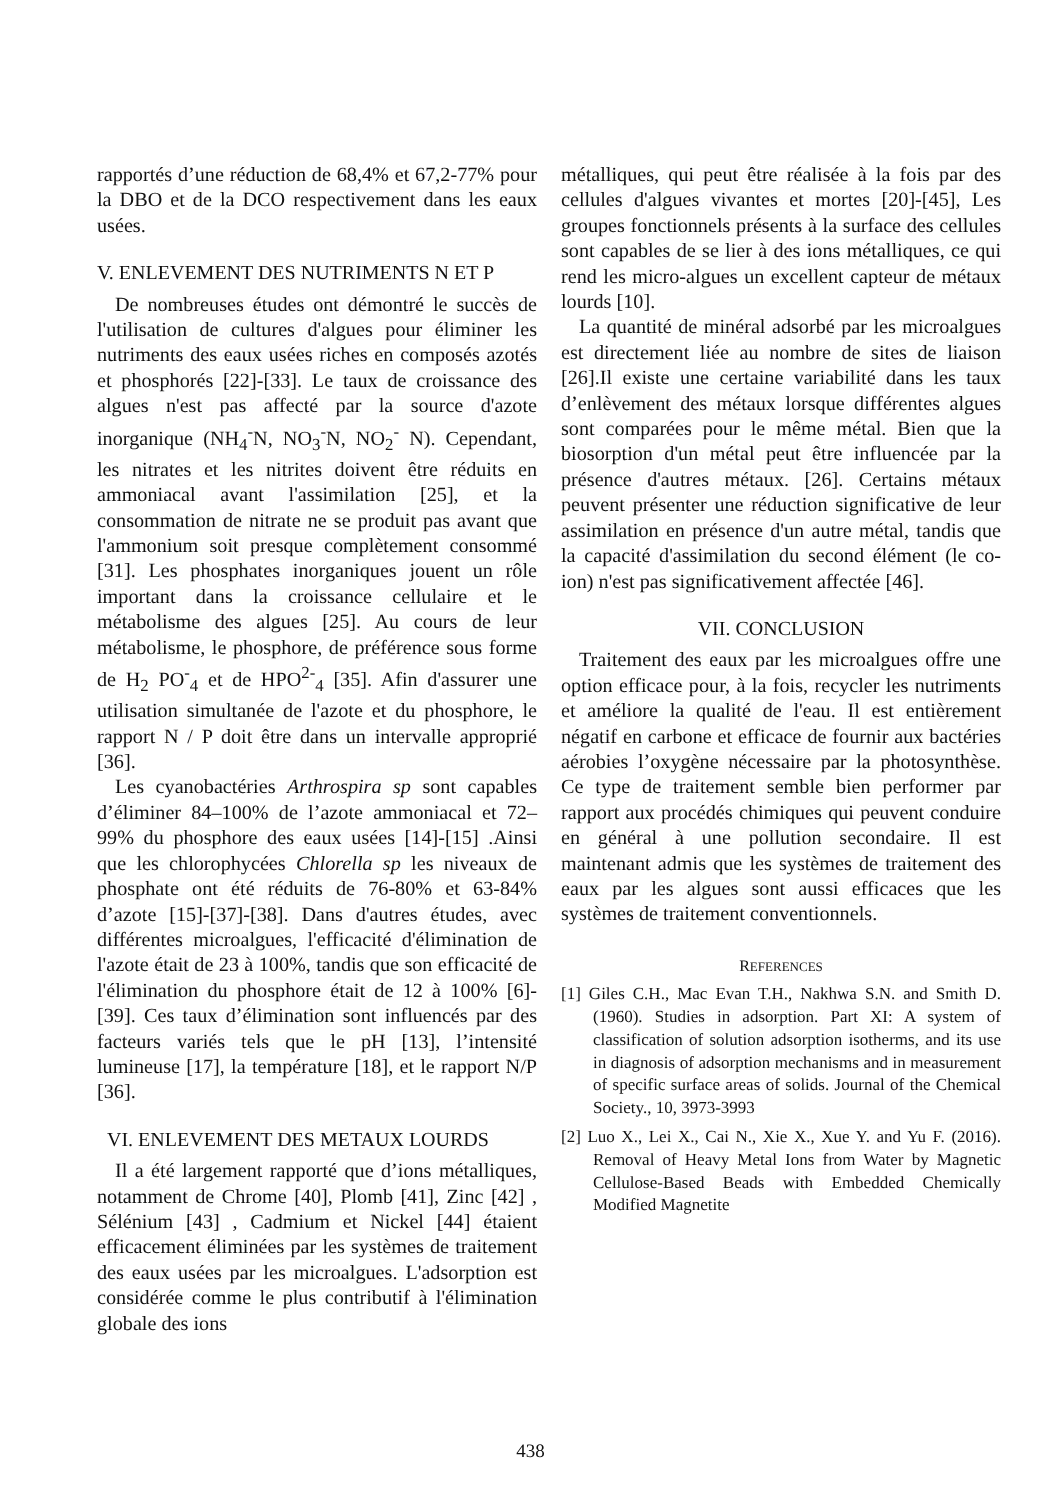rapportés d’une réduction de 68,4% et 67,2-77% pour la DBO et de la DCO respectivement dans les eaux usées.
V. ENLEVEMENT DES NUTRIMENTS N ET P
De nombreuses études ont démontré le succès de l'utilisation de cultures d'algues pour éliminer les nutriments des eaux usées riches en composés azotés et phosphorés [22]-[33]. Le taux de croissance des algues n'est pas affecté par la source d'azote inorganique (NH<sub>4</sub><sup>-</sup>N, NO<sub>3</sub><sup>-</sup>N, NO<sub>2</sub><sup>-</sup> N). Cependant, les nitrates et les nitrites doivent être réduits en ammoniacal avant l'assimilation [25], et la consommation de nitrate ne se produit pas avant que l'ammonium soit presque complètement consommé [31]. Les phosphates inorganiques jouent un rôle important dans la croissance cellulaire et le métabolisme des algues [25]. Au cours de leur métabolisme, le phosphore, de préférence sous forme de H<sub>2</sub> PO<sup>-</sup><sub>4</sub> et de HPO<sup>2-</sup><sub>4</sub> [35]. Afin d'assurer une utilisation simultanée de l'azote et du phosphore, le rapport N / P doit être dans un intervalle approprié [36].
Les cyanobactéries Arthrospira sp sont capables d’éliminer 84–100% de l’azote ammoniacal et 72–99% du phosphore des eaux usées [14]-[15] .Ainsi que les chlorophycées Chlorella sp les niveaux de phosphate ont été réduits de 76-80% et 63-84% d’azote [15]-[37]-[38]. Dans d'autres études, avec différentes microalgues, l'efficacité d'élimination de l'azote était de 23 à 100%, tandis que son efficacité de l'élimination du phosphore était de 12 à 100% [6]-[39]. Ces taux d’élimination sont influencés par des facteurs variés tels que le pH [13], l’intensité lumineuse [17], la température [18], et le rapport N/P [36].
VI. ENLEVEMENT DES METAUX LOURDS
Il a été largement rapporté que d’ions métalliques, notamment de Chrome [40], Plomb [41], Zinc [42] , Sélénium [43] , Cadmium et Nickel [44] étaient efficacement éliminées par les systèmes de traitement des eaux usées par les microalgues. L'adsorption est considérée comme le plus contributif à l'élimination globale des ions
métalliques, qui peut être réalisée à la fois par des cellules d'algues vivantes et mortes [20]-[45], Les groupes fonctionnels présents à la surface des cellules sont capables de se lier à des ions métalliques, ce qui rend les micro-algues un excellent capteur de métaux lourds [10].
La quantité de minéral adsorbé par les microalgues est directement liée au nombre de sites de liaison [26].Il existe une certaine variabilité dans les taux d’enlèvement des métaux lorsque différentes algues sont comparées pour le même métal. Bien que la biosorption d'un métal peut être influencée par la présence d'autres métaux. [26]. Certains métaux peuvent présenter une réduction significative de leur assimilation en présence d'un autre métal, tandis que la capacité d'assimilation du second élément (le co-ion) n'est pas significativement affectée [46].
VII. CONCLUSION
Traitement des eaux par les microalgues offre une option efficace pour, à la fois, recycler les nutriments et améliore la qualité de l'eau. Il est entièrement négatif en carbone et efficace de fournir aux bactéries aérobies l’oxygène nécessaire par la photosynthèse. Ce type de traitement semble bien performer par rapport aux procédés chimiques qui peuvent conduire en général à une pollution secondaire. Il est maintenant admis que les systèmes de traitement des eaux par les algues sont aussi efficaces que les systèmes de traitement conventionnels.
REFERENCES
[1] Giles C.H., Mac Evan T.H., Nakhwa S.N. and Smith D. (1960). Studies in adsorption. Part XI: A system of classification of solution adsorption isotherms, and its use in diagnosis of adsorption mechanisms and in measurement of specific surface areas of solids. Journal of the Chemical Society., 10, 3973-3993
[2] Luo X., Lei X., Cai N., Xie X., Xue Y. and Yu F. (2016). Removal of Heavy Metal Ions from Water by Magnetic Cellulose-Based Beads with Embedded Chemically Modified Magnetite
438